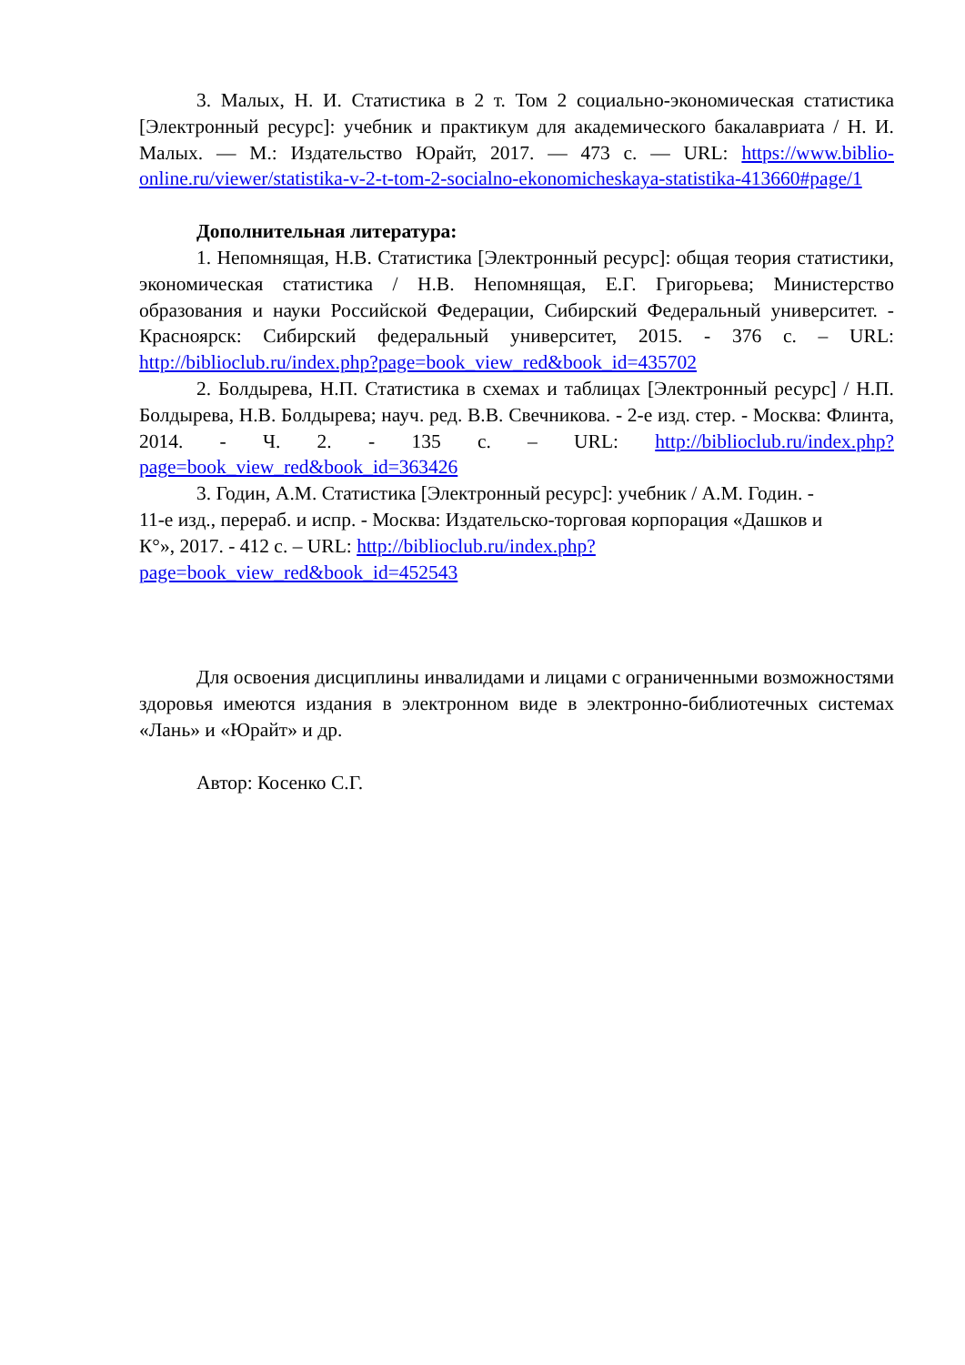3. Малых, Н. И. Статистика в 2 т. Том 2 социально-экономическая статистика [Электронный ресурс]: учебник и практикум для академического бакалавриата / Н. И. Малых. — М.: Издательство Юрайт, 2017. — 473 с. — URL: https://www.biblio-online.ru/viewer/statistika-v-2-t-tom-2-socialno-ekonomicheskaya-statistika-413660#page/1
Дополнительная литература:
1. Непомнящая, Н.В. Статистика [Электронный ресурс]: общая теория статистики, экономическая статистика / Н.В. Непомнящая, Е.Г. Григорьева; Министерство образования и науки Российской Федерации, Сибирский Федеральный университет. - Красноярск: Сибирский федеральный университет, 2015. - 376 с. – URL: http://biblioclub.ru/index.php?page=book_view_red&book_id=435702
2. Болдырева, Н.П. Статистика в схемах и таблицах [Электронный ресурс] / Н.П. Болдырева, Н.В. Болдырева; науч. ред. В.В. Свечникова. - 2-е изд. стер. - Москва: Флинта, 2014. - Ч. 2. - 135 с. – URL: http://biblioclub.ru/index.php?page=book_view_red&book_id=363426
3. Годин, А.М. Статистика [Электронный ресурс]: учебник / А.М. Годин. - 11-е изд., перераб. и испр. - Москва: Издательско-торговая корпорация «Дашков и К°», 2017. - 412 с. – URL: http://biblioclub.ru/index.php?page=book_view_red&book_id=452543
Для освоения дисциплины инвалидами и лицами с ограниченными возможностями здоровья имеются издания в электронном виде в электронно-библиотечных системах «Лань» и «Юрайт» и др.
Автор: Косенко С.Г.